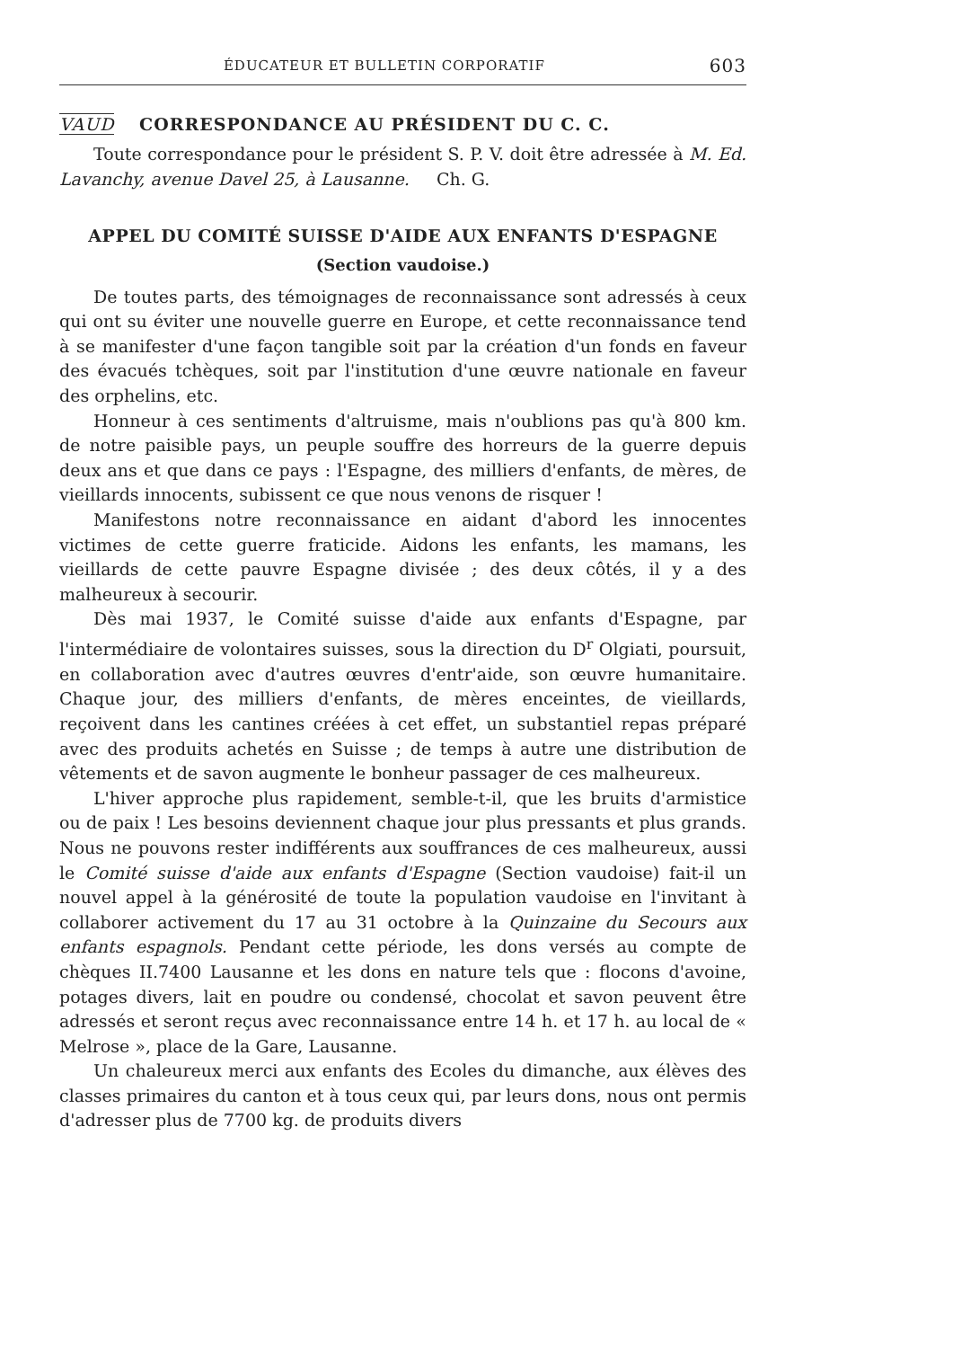ÉDUCATEUR ET BULLETIN CORPORATIF 603
VAUD CORRESPONDANCE AU PRÉSIDENT DU C. C.
Toute correspondance pour le président S. P. V. doit être adressée à M. Ed. Lavanchy, avenue Davel 25, à Lausanne. Ch. G.
APPEL DU COMITÉ SUISSE D'AIDE AUX ENFANTS D'ESPAGNE
(Section vaudoise.)
De toutes parts, des témoignages de reconnaissance sont adressés à ceux qui ont su éviter une nouvelle guerre en Europe, et cette reconnaissance tend à se manifester d'une façon tangible soit par la création d'un fonds en faveur des évacués tchèques, soit par l'institution d'une œuvre nationale en faveur des orphelins, etc.
Honneur à ces sentiments d'altruisme, mais n'oublions pas qu'à 800 km. de notre paisible pays, un peuple souffre des horreurs de la guerre depuis deux ans et que dans ce pays : l'Espagne, des milliers d'enfants, de mères, de vieillards innocents, subissent ce que nous venons de risquer !
Manifestons notre reconnaissance en aidant d'abord les innocentes victimes de cette guerre fraticide. Aidons les enfants, les mamans, les vieillards de cette pauvre Espagne divisée ; des deux côtés, il y a des malheureux à secourir.
Dès mai 1937, le Comité suisse d'aide aux enfants d'Espagne, par l'intermédiaire de volontaires suisses, sous la direction du D<sup>r</sup> Olgiati, poursuit, en collaboration avec d'autres œuvres d'entr'aide, son œuvre humanitaire. Chaque jour, des milliers d'enfants, de mères enceintes, de vieillards, reçoivent dans les cantines créées à cet effet, un substantiel repas préparé avec des produits achetés en Suisse ; de temps à autre une distribution de vêtements et de savon augmente le bonheur passager de ces malheureux.
L'hiver approche plus rapidement, semble-t-il, que les bruits d'armistice ou de paix ! Les besoins deviennent chaque jour plus pressants et plus grands. Nous ne pouvons rester indifférents aux souffrances de ces malheureux, aussi le Comité suisse d'aide aux enfants d'Espagne (Section vaudoise) fait-il un nouvel appel à la générosité de toute la population vaudoise en l'invitant à collaborer activement du 17 au 31 octobre à la Quinzaine du Secours aux enfants espagnols. Pendant cette période, les dons versés au compte de chèques II.7400 Lausanne et les dons en nature tels que : flocons d'avoine, potages divers, lait en poudre ou condensé, chocolat et savon peuvent être adressés et seront reçus avec reconnaissance entre 14 h. et 17 h. au local de « Melrose », place de la Gare, Lausanne.
Un chaleureux merci aux enfants des Ecoles du dimanche, aux élèves des classes primaires du canton et à tous ceux qui, par leurs dons, nous ont permis d'adresser plus de 7700 kg. de produits divers